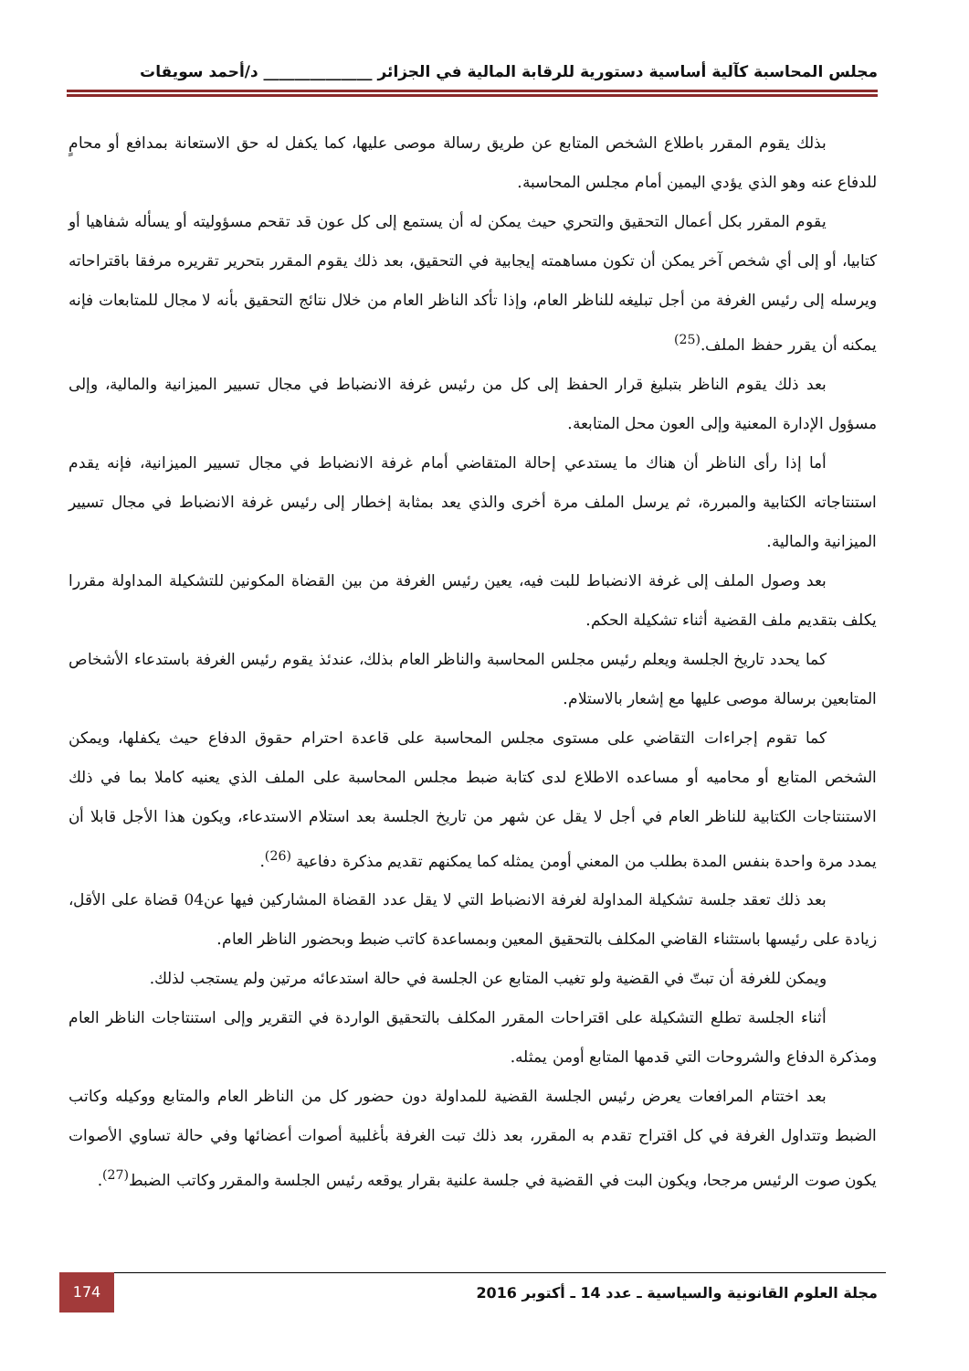مجلس المحاسبة كآلية أساسية دستورية للرقابة المالية في الجزائر ______________ د/أحمد سويقات
بذلك يقوم المقرر باطلاع الشخص المتابع عن طريق رسالة موصى عليها، كما يكفل له حق الاستعانة بمدافع أو محامٍ للدفاع عنه وهو الذي يؤدي اليمين أمام مجلس المحاسبة.
يقوم المقرر بكل أعمال التحقيق والتحري حيث يمكن له أن يستمع إلى كل عون قد تقحم مسؤوليته أو يسأله شفاهيا أو كتابيا، أو إلى أي شخص آخر يمكن أن تكون مساهمته إيجابية في التحقيق، بعد ذلك يقوم المقرر بتحرير تقريره مرفقا باقتراحاته ويرسله إلى رئيس الغرفة من أجل تبليغه للناظر العام، وإذا تأكد الناظر العام من خلال نتائج التحقيق بأنه لا مجال للمتابعات فإنه يمكنه أن يقرر حفظ الملف.<sup>(25)</sup>
بعد ذلك يقوم الناظر بتبليغ قرار الحفظ إلى كل من رئيس غرفة الانضباط في مجال تسيير الميزانية والمالية، وإلى مسؤول الإدارة المعنية وإلى العون محل المتابعة.
أما إذا رأى الناظر أن هناك ما يستدعي إحالة المتقاضي أمام غرفة الانضباط في مجال تسيير الميزانية، فإنه يقدم استنتاجاته الكتابية والمبررة، ثم يرسل الملف مرة أخرى والذي يعد بمثابة إخطار إلى رئيس غرفة الانضباط في مجال تسيير الميزانية والمالية.
بعد وصول الملف إلى غرفة الانضباط للبت فيه، يعين رئيس الغرفة من بين القضاة المكونين للتشكيلة المداولة مقررا يكلف بتقديم ملف القضية أثناء تشكيلة الحكم.
كما يحدد تاريخ الجلسة ويعلم رئيس مجلس المحاسبة والناظر العام بذلك، عندئذ يقوم رئيس الغرفة باستدعاء الأشخاص المتابعين برسالة موصى عليها مع إشعار بالاستلام.
كما تقوم إجراءات التقاضي على مستوى مجلس المحاسبة على قاعدة احترام حقوق الدفاع حيث يكفلها، ويمكن الشخص المتابع أو محاميه أو مساعده الاطلاع لدى كتابة ضبط مجلس المحاسبة على الملف الذي يعنيه كاملا بما في ذلك الاستنتاجات الكتابية للناظر العام في أجل لا يقل عن شهر من تاريخ الجلسة بعد استلام الاستدعاء، ويكون هذا الأجل قابلا أن يمدد مرة واحدة بنفس المدة بطلب من المعني أومن يمثله كما يمكنهم تقديم مذكرة دفاعية <sup>(26)</sup>.
بعد ذلك تعقد جلسة تشكيلة المداولة لغرفة الانضباط التي لا يقل عدد القضاة المشاركين فيها عن04 قضاة على الأقل، زيادة على رئيسها باستثناء القاضي المكلف بالتحقيق المعين وبمساعدة كاتب ضبط وبحضور الناظر العام.
ويمكن للغرفة أن تبتّ في القضية ولو تغيب المتابع عن الجلسة في حالة استدعائه مرتين ولم يستجب لذلك.
أثناء الجلسة تطلع التشكيلة على اقتراحات المقرر المكلف بالتحقيق الواردة في التقرير وإلى استنتاجات الناظر العام ومذكرة الدفاع والشروحات التي قدمها المتابع أومن يمثله.
بعد اختتام المرافعات يعرض رئيس الجلسة القضية للمداولة دون حضور كل من الناظر العام والمتابع ووكيله وكاتب الضبط وتتداول الغرفة في كل اقتراح تقدم به المقرر، بعد ذلك تبت الغرفة بأغلبية أصوات أعضائها وفي حالة تساوي الأصوات يكون صوت الرئيس مرجحا، ويكون البت في القضية في جلسة علنية بقرار يوقعه رئيس الجلسة والمقرر وكاتب الضبط<sup>(27)</sup>.
174
مجلة العلوم القانونية والسياسية ـ عدد 14 ـ أكتوبر 2016